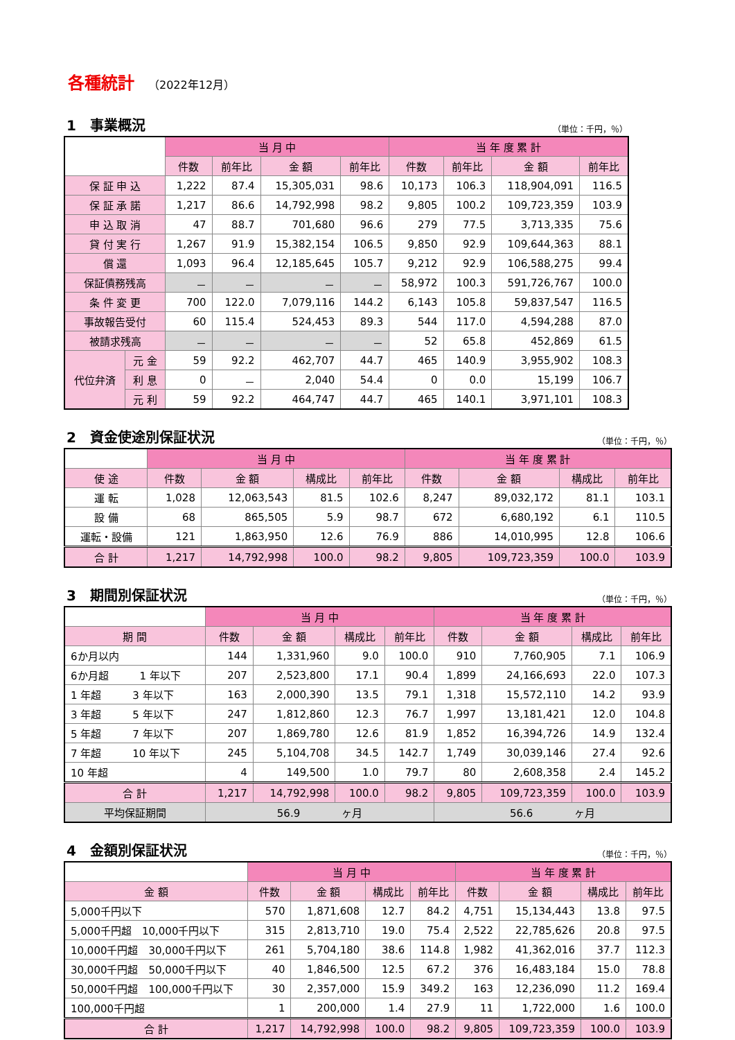各種統計 （2022年12月）
1　事業概況 （単位：千円，％）
| | | 当 月 中 | | | | 当 年 度 累 計 | | | |
| --- | --- | --- | --- | --- | --- | --- | --- | --- | --- |
| | | 件数 | 前年比 | 金 額 | 前年比 | 件数 | 前年比 | 金 額 | 前年比 |
| 保 証 申 込 | | 1,222 | 87.4 | 15,305,031 | 98.6 | 10,173 | 106.3 | 118,904,091 | 116.5 |
| 保 証 承 諾 | | 1,217 | 86.6 | 14,792,998 | 98.2 | 9,805 | 100.2 | 109,723,359 | 103.9 |
| 申 込 取 消 | | 47 | 88.7 | 701,680 | 96.6 | 279 | 77.5 | 3,713,335 | 75.6 |
| 貸 付 実 行 | | 1,267 | 91.9 | 15,382,154 | 106.5 | 9,850 | 92.9 | 109,644,363 | 88.1 |
| 償 還 | | 1,093 | 96.4 | 12,185,645 | 105.7 | 9,212 | 92.9 | 106,588,275 | 99.4 |
| 保証債務残高 | | － | － | － | － | 58,972 | 100.3 | 591,726,767 | 100.0 |
| 条 件 変 更 | | 700 | 122.0 | 7,079,116 | 144.2 | 6,143 | 105.8 | 59,837,547 | 116.5 |
| 事故報告受付 | | 60 | 115.4 | 524,453 | 89.3 | 544 | 117.0 | 4,594,288 | 87.0 |
| 被請求残高 | | － | － | － | － | 52 | 65.8 | 452,869 | 61.5 |
| 代位弁済 | 元 金 | 59 | 92.2 | 462,707 | 44.7 | 465 | 140.9 | 3,955,902 | 108.3 |
| | 利 息 | 0 | － | 2,040 | 54.4 | 0 | 0.0 | 15,199 | 106.7 |
| | 元 利 | 59 | 92.2 | 464,747 | 44.7 | 465 | 140.1 | 3,971,101 | 108.3 |
2　資金使途別保証状況 （単位：千円，％）
| | 当 月 中 | | | | 当 年 度 累 計 | | | |
| --- | --- | --- | --- | --- | --- | --- | --- | --- |
| 使 途 | 件数 | 金 額 | 構成比 | 前年比 | 件数 | 金 額 | 構成比 | 前年比 |
| 運 転 | 1,028 | 12,063,543 | 81.5 | 102.6 | 8,247 | 89,032,172 | 81.1 | 103.1 |
| 設 備 | 68 | 865,505 | 5.9 | 98.7 | 672 | 6,680,192 | 6.1 | 110.5 |
| 運転・設備 | 121 | 1,863,950 | 12.6 | 76.9 | 886 | 14,010,995 | 12.8 | 106.6 |
| 合 計 | 1,217 | 14,792,998 | 100.0 | 98.2 | 9,805 | 109,723,359 | 100.0 | 103.9 |
3　期間別保証状況 （単位：千円，％）
| | 当 月 中 | | | | 当 年 度 累 計 | | | |
| --- | --- | --- | --- | --- | --- | --- | --- | --- |
| 期 間 | 件数 | 金 額 | 構成比 | 前年比 | 件数 | 金 額 | 構成比 | 前年比 |
| 6か月以内 | 144 | 1,331,960 | 9.0 | 100.0 | 910 | 7,760,905 | 7.1 | 106.9 |
| 6か月超 1 年以下 | 207 | 2,523,800 | 17.1 | 90.4 | 1,899 | 24,166,693 | 22.0 | 107.3 |
| 1 年超 3 年以下 | 163 | 2,000,390 | 13.5 | 79.1 | 1,318 | 15,572,110 | 14.2 | 93.9 |
| 3 年超 5 年以下 | 247 | 1,812,860 | 12.3 | 76.7 | 1,997 | 13,181,421 | 12.0 | 104.8 |
| 5 年超 7 年以下 | 207 | 1,869,780 | 12.6 | 81.9 | 1,852 | 16,394,726 | 14.9 | 132.4 |
| 7 年超 10 年以下 | 245 | 5,104,708 | 34.5 | 142.7 | 1,749 | 30,039,146 | 27.4 | 92.6 |
| 10 年超 | 4 | 149,500 | 1.0 | 79.7 | 80 | 2,608,358 | 2.4 | 145.2 |
| 合 計 | 1,217 | 14,792,998 | 100.0 | 98.2 | 9,805 | 109,723,359 | 100.0 | 103.9 |
| 平均保証期間 | 56.9 ヶ月 | | | | 56.6 ヶ月 | | | |
4　金額別保証状況 （単位：千円，％）
| | 当 月 中 | | | | 当 年 度 累 計 | | | |
| --- | --- | --- | --- | --- | --- | --- | --- | --- |
| 金 額 | 件数 | 金 額 | 構成比 | 前年比 | 件数 | 金 額 | 構成比 | 前年比 |
| 5,000千円以下 | 570 | 1,871,608 | 12.7 | 84.2 | 4,751 | 15,134,443 | 13.8 | 97.5 |
| 5,000千円超 10,000千円以下 | 315 | 2,813,710 | 19.0 | 75.4 | 2,522 | 22,785,626 | 20.8 | 97.5 |
| 10,000千円超 30,000千円以下 | 261 | 5,704,180 | 38.6 | 114.8 | 1,982 | 41,362,016 | 37.7 | 112.3 |
| 30,000千円超 50,000千円以下 | 40 | 1,846,500 | 12.5 | 67.2 | 376 | 16,483,184 | 15.0 | 78.8 |
| 50,000千円超 100,000千円以下 | 30 | 2,357,000 | 15.9 | 349.2 | 163 | 12,236,090 | 11.2 | 169.4 |
| 100,000千円超 | 1 | 200,000 | 1.4 | 27.9 | 11 | 1,722,000 | 1.6 | 100.0 |
| 合 計 | 1,217 | 14,792,998 | 100.0 | 98.2 | 9,805 | 109,723,359 | 100.0 | 103.9 |